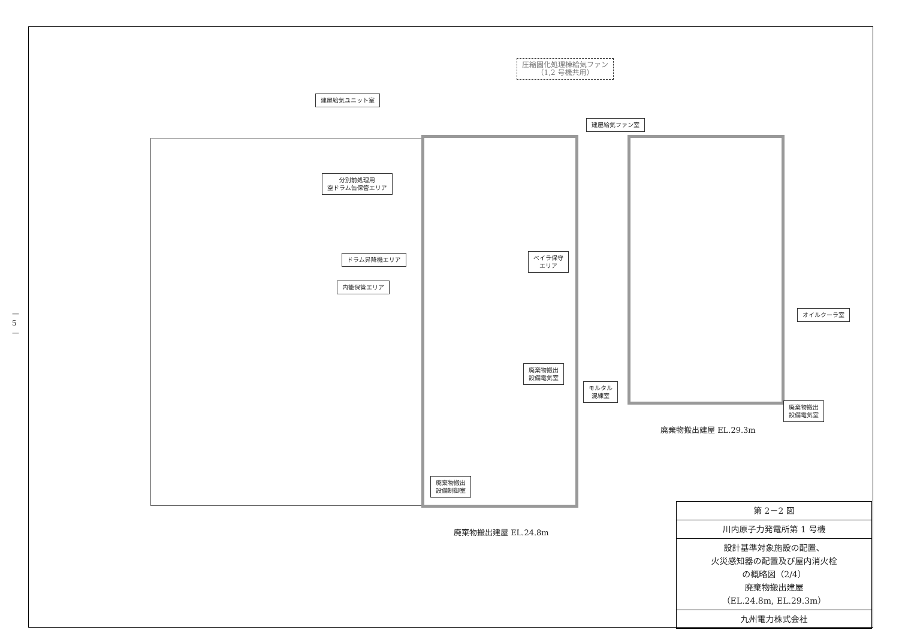— 5 —
圧縮固化処理棟給気ファン
（1,2 号機共用）
建屋給気ユニット室
建屋給気ファン室
分別前処理用
空ドラム缶保管エリア
ドラム昇降機エリア
ベイラ保守
エリア
内籠保管エリア
廃棄物搬出
設備電気室
モルタル
混練室
廃棄物搬出
設備制御室
オイルクーラ室
廃棄物搬出
設備電気室
廃棄物搬出建屋 EL.29.3m
廃棄物搬出建屋 EL.24.8m
| 第 2－2 図 |
| 川内原子力発電所第 1 号機 |
| 設計基準対象施設の配置、 火災感知器の配置及び屋内消火栓 の概略図（2/4） 廃棄物搬出建屋 （EL.24.8m, EL.29.3m） |
| 九州電力株式会社 |